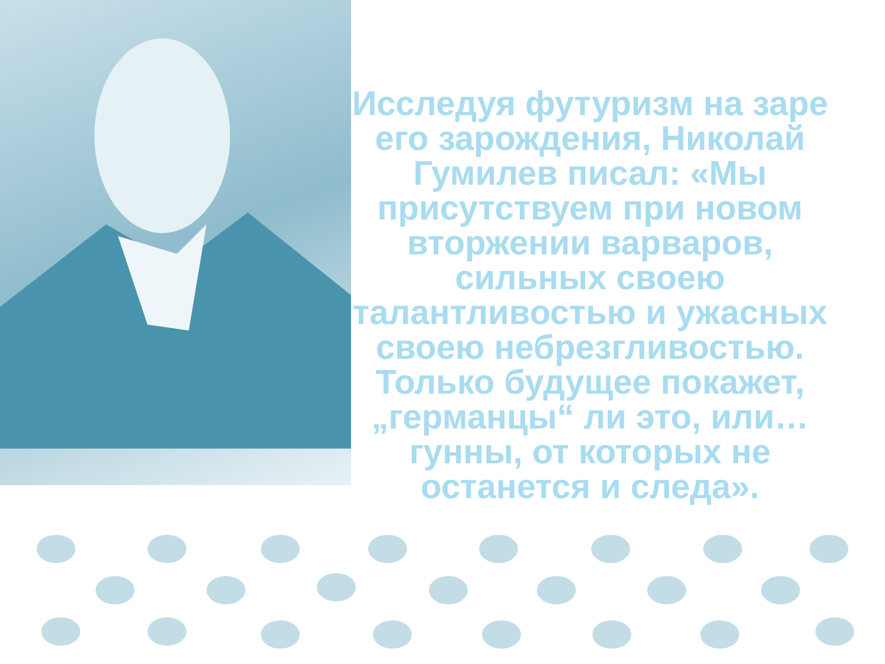Исследуя футуризм на заре его зарождения, Николай Гумилев писал: «Мы присутствуем при новом вторжении варваров, сильных своею талантливостью и ужасных своею небрезгливостью. Только будущее покажет, „германцы“ ли это, или… гунны, от которых не останется и следа».